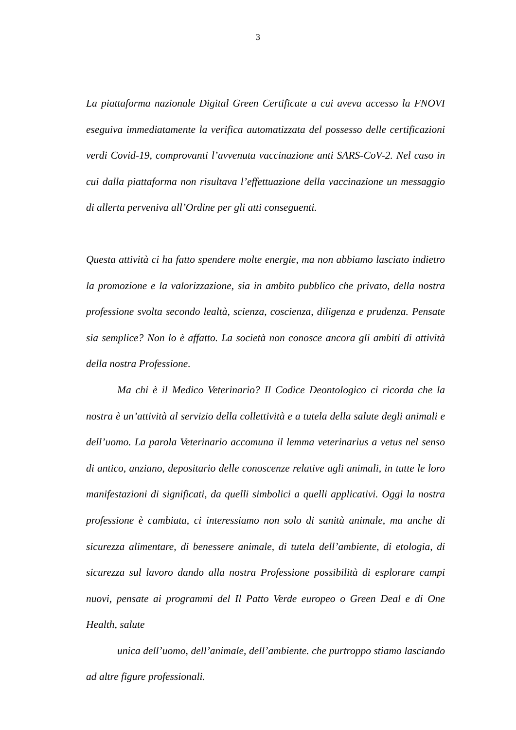3
La piattaforma nazionale Digital Green Certificate a cui aveva accesso la FNOVI eseguiva immediatamente la verifica automatizzata del possesso delle certificazioni verdi Covid-19, comprovanti l’avvenuta vaccinazione anti SARS-CoV-2. Nel caso in cui dalla piattaforma non risultava l’effettuazione della vaccinazione un messaggio di allerta perveniva all’Ordine per gli atti conseguenti.
Questa attività ci ha fatto spendere molte energie, ma non abbiamo lasciato indietro la promozione e la valorizzazione, sia in ambito pubblico che privato, della nostra professione svolta secondo lealtà, scienza, coscienza, diligenza e prudenza. Pensate sia semplice? Non lo è affatto. La società non conosce ancora gli ambiti di attività della nostra Professione.
Ma chi è il Medico Veterinario? Il Codice Deontologico ci ricorda che la nostra è un’attività al servizio della collettività e a tutela della salute degli animali e dell’uomo. La parola Veterinario accomuna il lemma veterinarius a vetus nel senso di antico, anziano, depositario delle conoscenze relative agli animali, in tutte le loro manifestazioni di significati, da quelli simbolici a quelli applicativi. Oggi la nostra professione è cambiata, ci interessiamo non solo di sanità animale, ma anche di sicurezza alimentare, di benessere animale, di tutela dell’ambiente, di etologia, di sicurezza sul lavoro dando alla nostra Professione possibilità di esplorare campi nuovi, pensate ai programmi del Il Patto Verde europeo o Green Deal e di One Health, salute
unica dell’uomo, dell’animale, dell’ambiente. che purtroppo stiamo lasciando ad altre figure professionali.